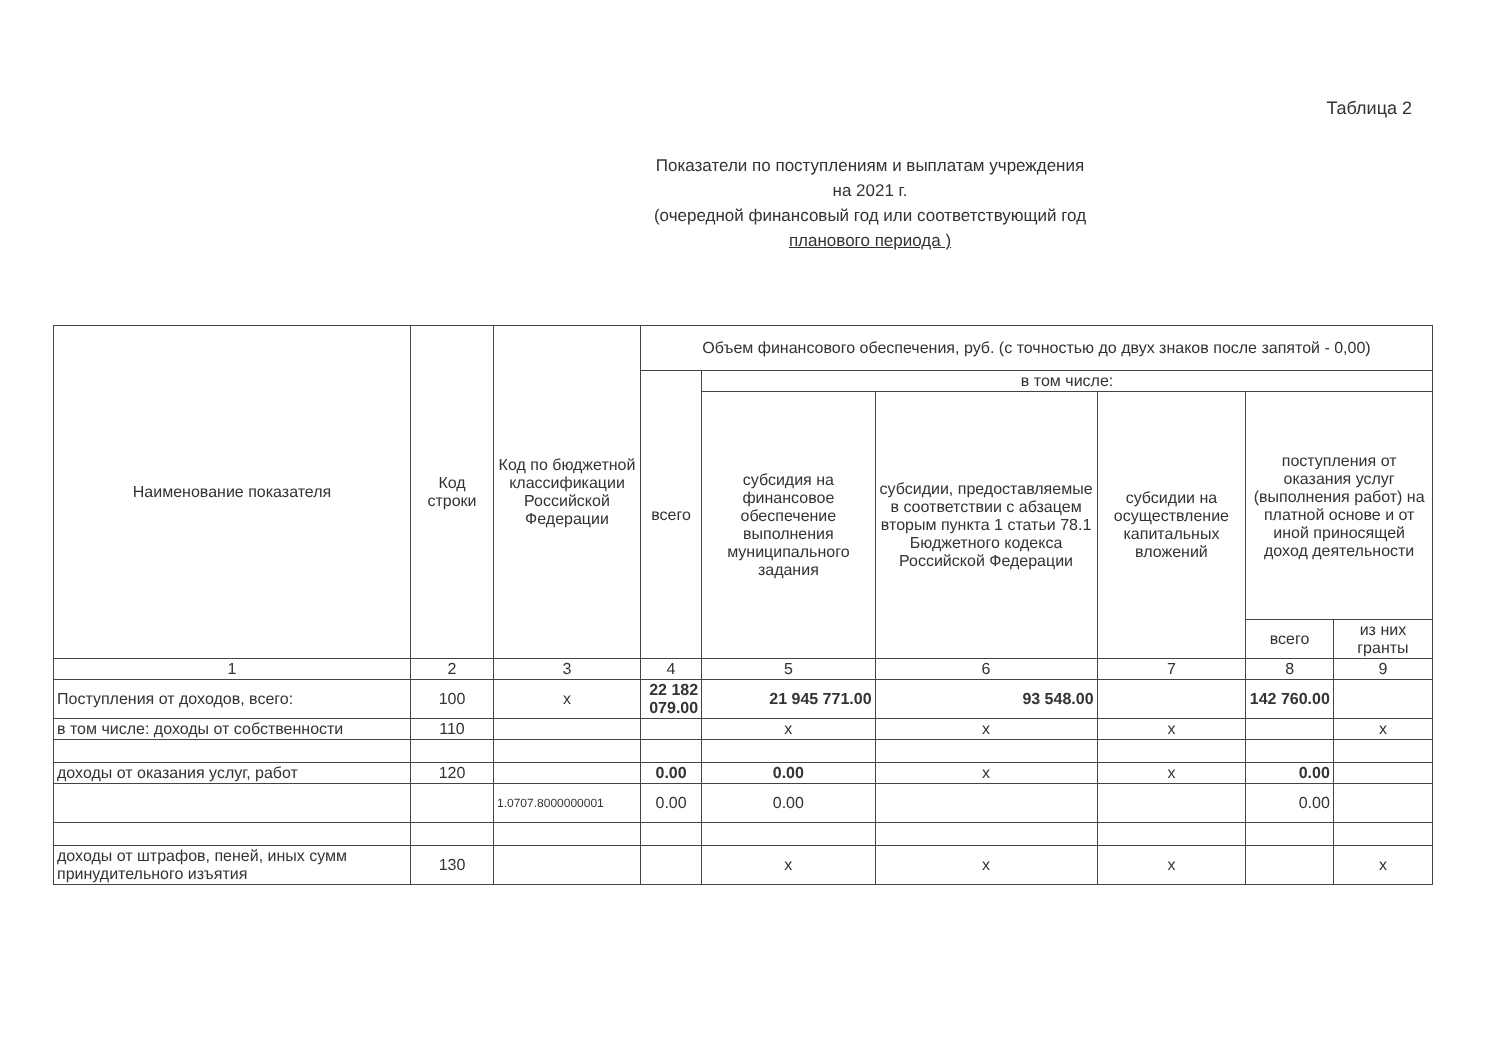Таблица 2
Показатели по поступлениям и выплатам учреждения
на 2021 г.
(очередной финансовый год или соответствующий год
планового периода )
| Наименование показателя | Код строки | Код по бюджетной классификации Российской Федерации | Объем финансового обеспечения, руб. (с точностью до двух знаков после запятой - 0,00) | | | | | |
| --- | --- | --- | --- | --- | --- | --- | --- | --- |
| | | | всего | в том числе: | | | | |
| | | | | субсидия на финансовое обеспечение выполнения муниципального задания | субсидии, предоставляемые в соответствии с абзацем вторым пункта 1 статьи 78.1 Бюджетного кодекса Российской Федерации | субсидии на осуществление капитальных вложений | поступления от оказания услуг (выполнения работ) на платной основе и от иной приносящей доход деятельности | |
| | | | | | | | всего | из них гранты |
| 1 | 2 | 3 | 4 | 5 | 6 | 7 | 8 | 9 |
| Поступления от доходов, всего: | 100 | x | 22 182 079.00 | 21 945 771.00 | 93 548.00 | | 142 760.00 | |
| в том числе: доходы от собственности | 110 | | | x | x | x | | x |
| доходы от оказания услуг, работ | 120 | | 0.00 | 0.00 | x | x | 0.00 | |
| | | 1.0707.8000000001 | 0.00 | 0.00 | | | 0.00 | |
| доходы от штрафов, пеней, иных сумм принудительного изъятия | 130 | | | x | x | x | | x |